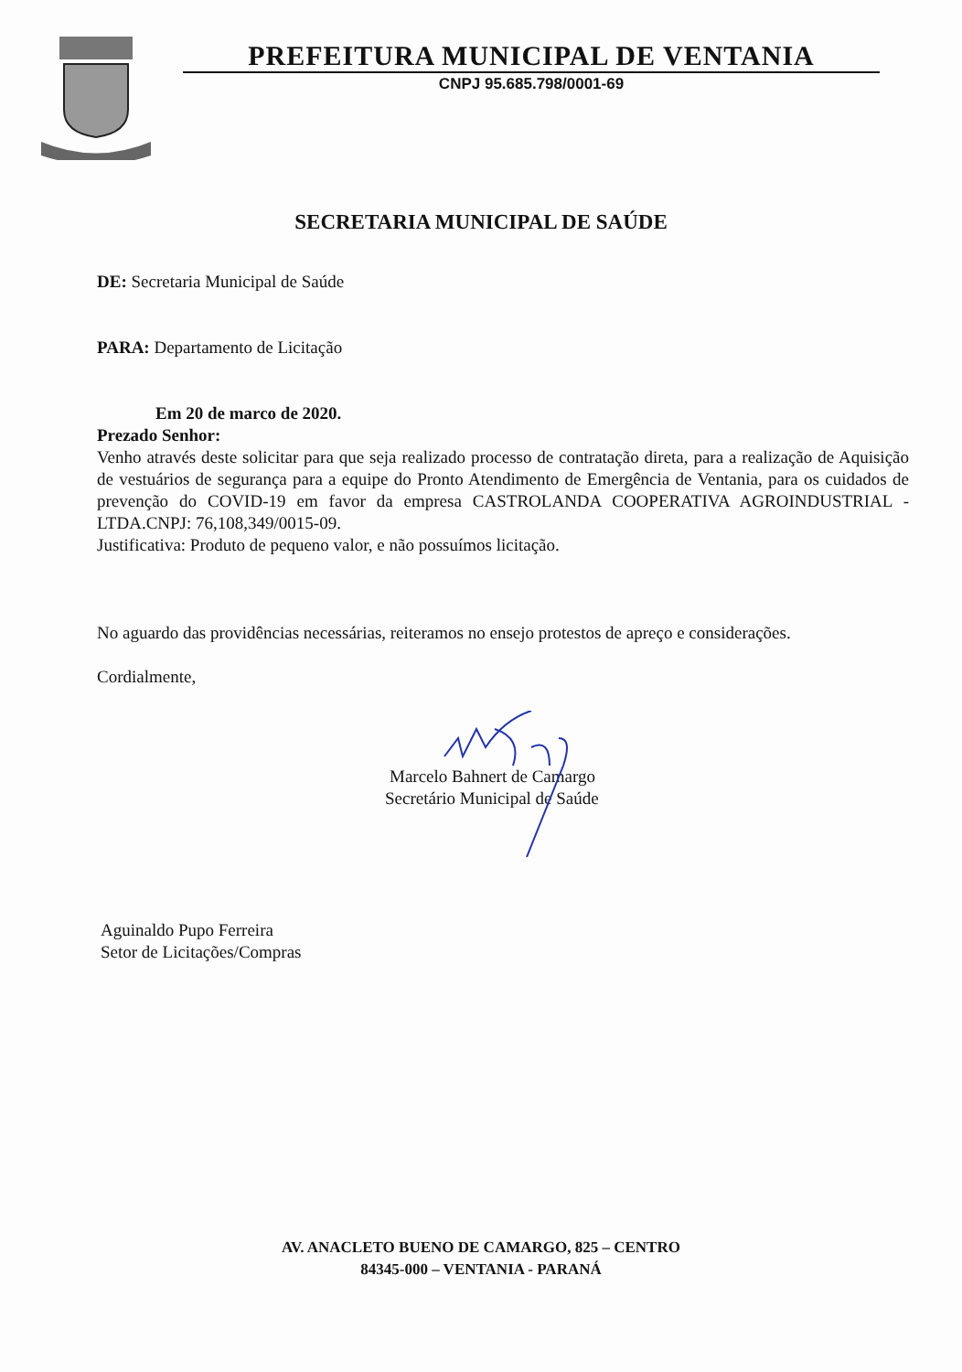PREFEITURA MUNICIPAL DE VENTANIA
CNPJ 95.685.798/0001-69
SECRETARIA MUNICIPAL DE SAÚDE
DE: Secretaria Municipal de Saúde
PARA: Departamento de Licitação
Em 20 de marco de 2020.
Prezado Senhor:
Venho através deste solicitar para que seja realizado processo de contratação direta, para a realização de Aquisição de vestuários de segurança para a equipe do Pronto Atendimento de Emergência de Ventania, para os cuidados de prevenção do COVID-19 em favor da empresa CASTROLANDA COOPERATIVA AGROINDUSTRIAL - LTDA.CNPJ: 76,108,349/0015-09.
Justificativa: Produto de pequeno valor, e não possuímos licitação.
No aguardo das providências necessárias, reiteramos no ensejo protestos de apreço e considerações.
Cordialmente,
Marcelo Bahnert de Camargo
Secretário Municipal de Saúde
Aguinaldo Pupo Ferreira
Setor de Licitações/Compras
AV. ANACLETO BUENO DE CAMARGO, 825 – CENTRO
84345-000 – VENTANIA - PARANÁ